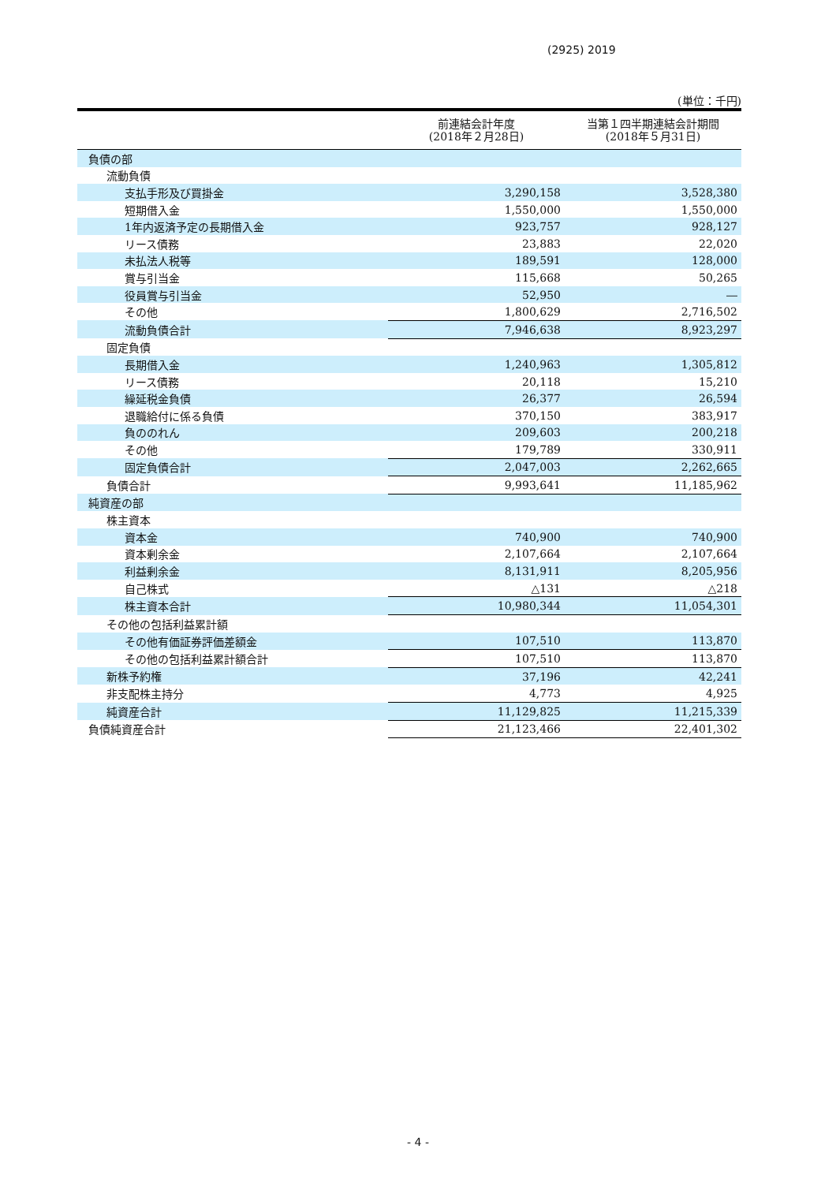(2925) 2019
(単位：千円)
| | 前連結会計年度 (2018年２月28日) | 当第１四半期連結会計期間 (2018年５月31日) |
| --- | --- | --- |
| 負債の部 | | |
| 流動負債 | | |
| 支払手形及び買掛金 | 3,290,158 | 3,528,380 |
| 短期借入金 | 1,550,000 | 1,550,000 |
| 1年内返済予定の長期借入金 | 923,757 | 928,127 |
| リース債務 | 23,883 | 22,020 |
| 未払法人税等 | 189,591 | 128,000 |
| 賞与引当金 | 115,668 | 50,265 |
| 役員賞与引当金 | 52,950 | ― |
| その他 | 1,800,629 | 2,716,502 |
| 流動負債合計 | 7,946,638 | 8,923,297 |
| 固定負債 | | |
| 長期借入金 | 1,240,963 | 1,305,812 |
| リース債務 | 20,118 | 15,210 |
| 繰延税金負債 | 26,377 | 26,594 |
| 退職給付に係る負債 | 370,150 | 383,917 |
| 負ののれん | 209,603 | 200,218 |
| その他 | 179,789 | 330,911 |
| 固定負債合計 | 2,047,003 | 2,262,665 |
| 負債合計 | 9,993,641 | 11,185,962 |
| 純資産の部 | | |
| 株主資本 | | |
| 資本金 | 740,900 | 740,900 |
| 資本剰余金 | 2,107,664 | 2,107,664 |
| 利益剰余金 | 8,131,911 | 8,205,956 |
| 自己株式 | △131 | △218 |
| 株主資本合計 | 10,980,344 | 11,054,301 |
| その他の包括利益累計額 | | |
| その他有価証券評価差額金 | 107,510 | 113,870 |
| その他の包括利益累計額合計 | 107,510 | 113,870 |
| 新株予約権 | 37,196 | 42,241 |
| 非支配株主持分 | 4,773 | 4,925 |
| 純資産合計 | 11,129,825 | 11,215,339 |
| 負債純資産合計 | 21,123,466 | 22,401,302 |
- 4 -